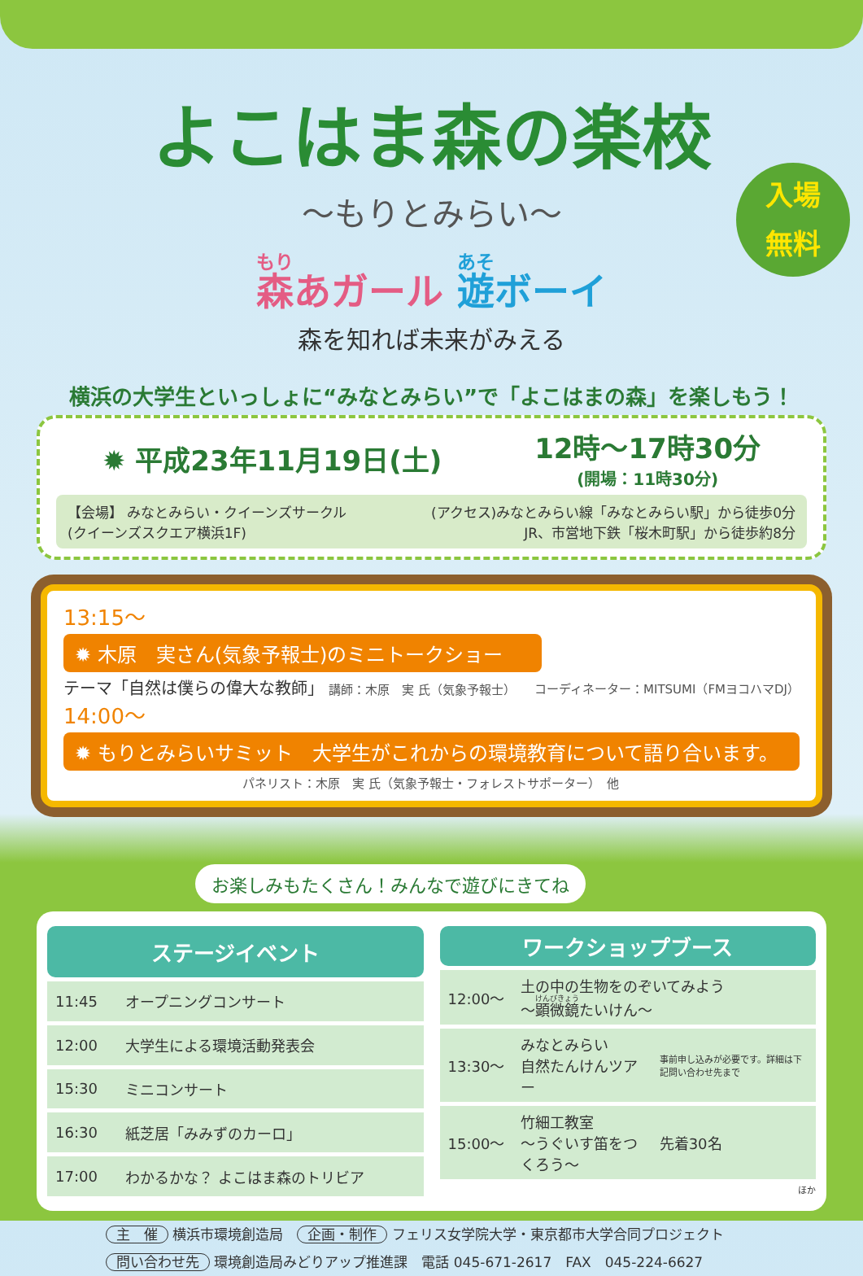入場
無料
よこはま森の楽校
〜もりとみらい〜
森あガール 遊ボーイ
森を知れば未来がみえる
横浜の大学生といっしょに“みなとみらい”で「よこはまの森」を楽しもう！
✹ 平成23年11月19日(土) 12時〜17時30分
(開場：11時30分)
【会場】 みなとみらい・クイーンズサークル
(クイーンズスクエア横浜1F)
(アクセス)みなとみらい線「みなとみらい駅」から徒歩0分
JR、市営地下鉄「桜木町駅」から徒歩約8分
13:15〜
✹ 木原　実さん(気象予報士)のミニトークショー
テーマ「自然は僕らの偉大な教師」 講師：木原　実 氏（気象予報士） コーディネーター：MITSUMI（FMヨコハマDJ）
14:00〜
✹ もりとみらいサミット　大学生がこれからの環境教育について語り合います。
パネリスト：木原　実 氏（気象予報士・フォレストサポーター）　他
お楽しみもたくさん！みんなで遊びにきてね
| ステージイベント | |
| --- | --- |
| 11:45 | オープニングコンサート |
| 12:00 | 大学生による環境活動発表会 |
| 15:30 | ミニコンサート |
| 16:30 | 紙芝居「みみずのカーロ」 |
| 17:00 | わかるかな？ よこはま森のトリビア |
| ワークショップブース | | |
| --- | --- | --- |
| 12:00〜 | 土の中の生物をのぞいてみよう 〜 顕微鏡 たいけん〜 | |
| 13:30〜 | みなとみらい 自然たんけんツアー | 事前申し込みが必要です。詳細は下記問い合わせ先まで |
| 15:00〜 | 竹細工教室 〜うぐいす笛をつくろう〜 | 先着30名 |
| ほか | | |
主　催 横浜市環境創造局　企画・制作 フェリス女学院大学・東京都市大学合同プロジェクト
問い合わせ先 環境創造局みどりアップ推進課　電話 045-671-2617　FAX　045-224-6627